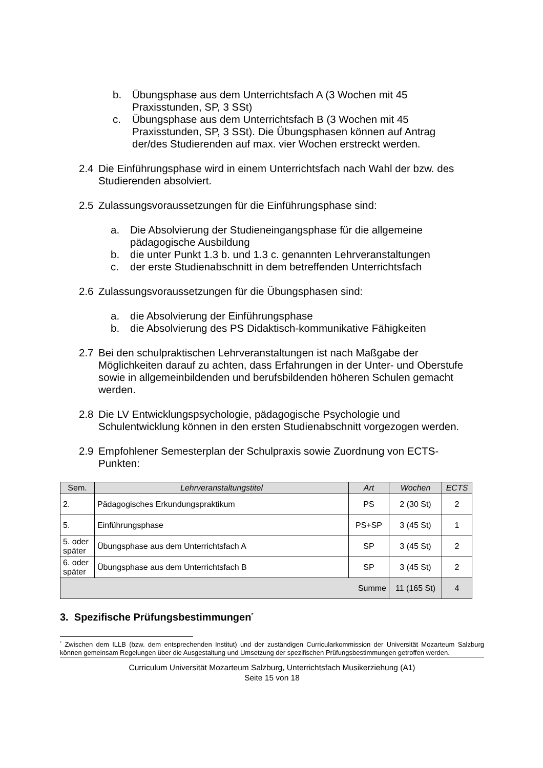b. Übungsphase aus dem Unterrichtsfach A (3 Wochen mit 45 Praxisstunden, SP, 3 SSt)
c. Übungsphase aus dem Unterrichtsfach B (3 Wochen mit 45 Praxisstunden, SP, 3 SSt). Die Übungsphasen können auf Antrag der/des Studierenden auf max. vier Wochen erstreckt werden.
2.4 Die Einführungsphase wird in einem Unterrichtsfach nach Wahl der bzw. des Studierenden absolviert.
2.5 Zulassungsvoraussetzungen für die Einführungsphase sind:
a. Die Absolvierung der Studieneingangsphase für die allgemeine pädagogische Ausbildung
b. die unter Punkt 1.3 b. und 1.3 c. genannten Lehrveranstaltungen
c. der erste Studienabschnitt in dem betreffenden Unterrichtsfach
2.6 Zulassungsvoraussetzungen für die Übungsphasen sind:
a. die Absolvierung der Einführungsphase
b. die Absolvierung des PS Didaktisch-kommunikative Fähigkeiten
2.7 Bei den schulpraktischen Lehrveranstaltungen ist nach Maßgabe der Möglichkeiten darauf zu achten, dass Erfahrungen in der Unter- und Oberstufe sowie in allgemeinbildenden und berufsbildenden höheren Schulen gemacht werden.
2.8 Die LV Entwicklungspsychologie, pädagogische Psychologie und Schulentwicklung können in den ersten Studienabschnitt vorgezogen werden.
2.9 Empfohlener Semesterplan der Schulpraxis sowie Zuordnung von ECTS-Punkten:
| Sem. | Lehrveranstaltungstitel | Art | Wochen | ECTS |
| --- | --- | --- | --- | --- |
| 2. | Pädagogisches Erkundungspraktikum | PS | 2 (30 St) | 2 |
| 5. | Einführungsphase | PS+SP | 3 (45 St) | 1 |
| 5. oder später | Übungsphase aus dem Unterrichtsfach A | SP | 3 (45 St) | 2 |
| 6. oder später | Übungsphase aus dem Unterrichtsfach B | SP | 3 (45 St) | 2 |
| Summe | | | 11 (165 St) | 4 |
3. Spezifische Prüfungsbestimmungen<sup>*</sup>
<sup>*</sup> Zwischen dem ILLB (bzw. dem entsprechenden Institut) und der zuständigen Curricularkommission der Universität Mozarteum Salzburg können gemeinsam Regelungen über die Ausgestaltung und Umsetzung der spezifischen Prüfungsbestimmungen getroffen werden.
Curriculum Universität Mozarteum Salzburg, Unterrichtsfach Musikerziehung (A1)
Seite 15 von 18